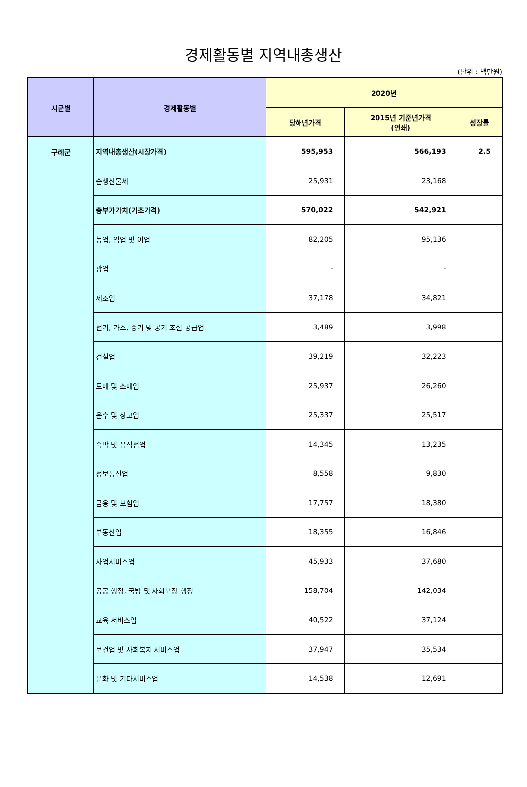경제활동별 지역내총생산
(단위 : 백만원)
| 시군별 | 경제활동별 | 2020년 | | |
| --- | --- | --- | --- | --- |
| | | 당해년가격 | 2015년 기준년가격 (연쇄) | 성장률 |
| 구례군 | 지역내총생산(시장가격) | 595,953 | 566,193 | 2.5 |
| | 순생산물세 | 25,931 | 23,168 | |
| | 총부가가치(기초가격) | 570,022 | 542,921 | |
| | 농업, 임업 및 어업 | 82,205 | 95,136 | |
| | 광업 | - | - | |
| | 제조업 | 37,178 | 34,821 | |
| | 전기, 가스, 증기 및 공기 조절 공급업 | 3,489 | 3,998 | |
| | 건설업 | 39,219 | 32,223 | |
| | 도매 및 소매업 | 25,937 | 26,260 | |
| | 운수 및 창고업 | 25,337 | 25,517 | |
| | 숙박 및 음식점업 | 14,345 | 13,235 | |
| | 정보통신업 | 8,558 | 9,830 | |
| | 금융 및 보험업 | 17,757 | 18,380 | |
| | 부동산업 | 18,355 | 16,846 | |
| | 사업서비스업 | 45,933 | 37,680 | |
| | 공공 행정, 국방 및 사회보장 행정 | 158,704 | 142,034 | |
| | 교육 서비스업 | 40,522 | 37,124 | |
| | 보건업 및 사회복지 서비스업 | 37,947 | 35,534 | |
| | 문화 및 기타서비스업 | 14,538 | 12,691 | |